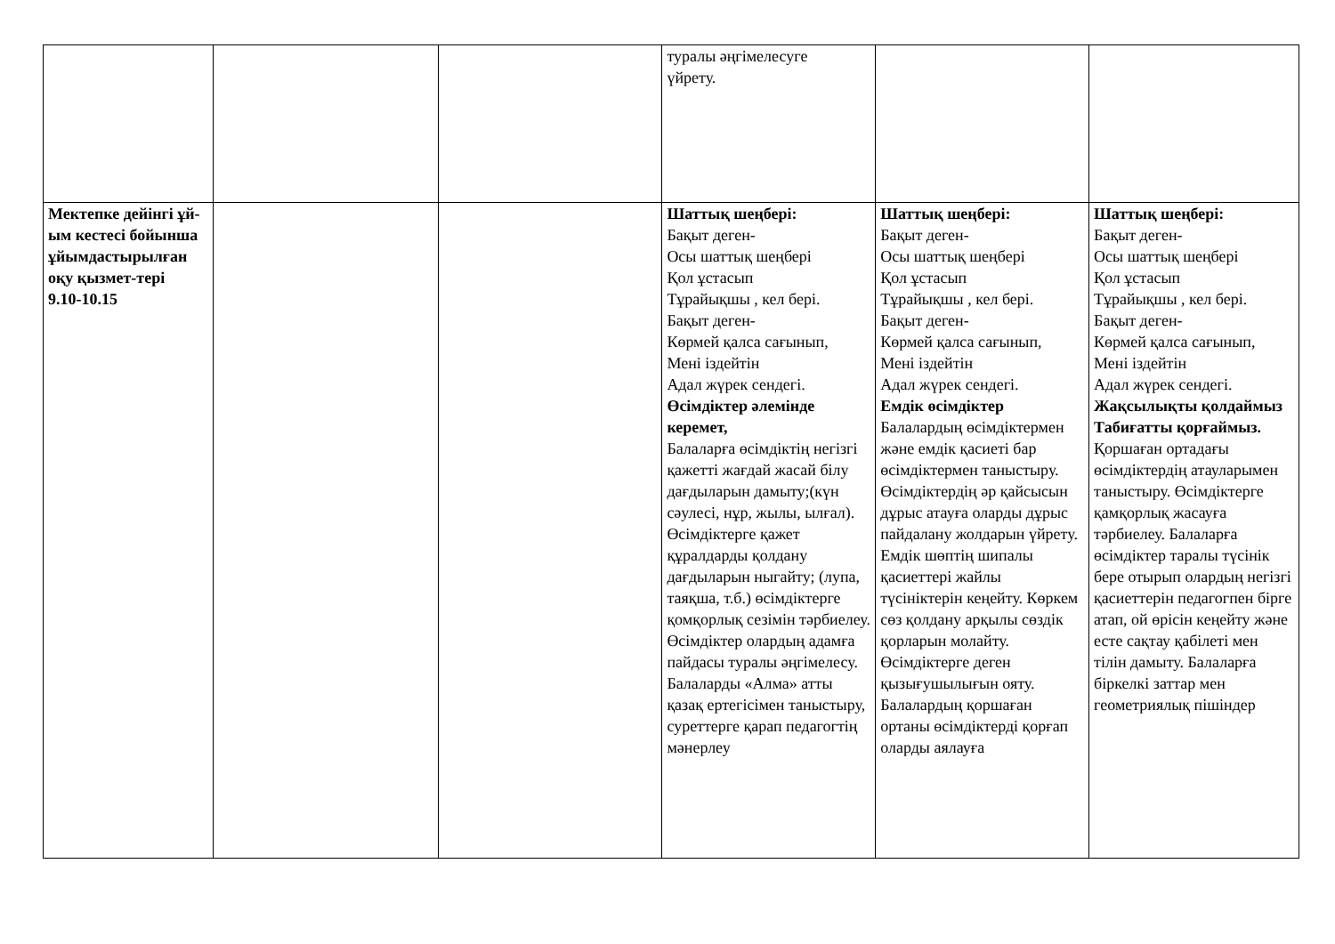| | | | туралы әңгімелесуге үйрету. | | |
| Мектепке дейінгі ұй-ым кестесі бойынша ұйымдастырылған оқу қызмет-тері 9.10-10.15 | | | Шаттық шеңбері: Бақыт деген- Осы шаттық шеңбері Қол ұстасып Тұрайықшы , кел бері. Бақыт деген- Көрмей қалса сағынып, Мені іздейтін Адал жүрек сендегі. Өсімдіктер әлемінде керемет, Балаларға өсімдіктің негізгі қажетті жағдай жасай білу дағдыларын дамыту;(күн сәулесі, нұр, жылы, ылғал). Өсімдіктерге қажет құралдарды қолдану дағдыларын ныгайту; (лупа, таяқша, т.б.) өсімдіктерге қомқорлық сезімін тәрбиелеу. Өсімдіктер олардың адамға пайдасы туралы әңгімелесу. Балаларды «Алма» атты қазақ ертегісімен таныстыру, суреттерге қарап педагогтің мәнерлеу | Шаттық шеңбері: Бақыт деген- Осы шаттық шеңбері Қол ұстасып Тұрайықшы , кел бері. Бақыт деген- Көрмей қалса сағынып, Мені іздейтін Адал жүрек сендегі. Емдік өсімдіктер Балалардың өсімдіктермен және емдік қасиеті бар өсімдіктермен таныстыру. Өсімдіктердің әр қайсысын дұрыс атауға оларды дұрыс пайдалану жолдарын үйрету. Емдік шөптің шипалы қасиеттері жайлы түсініктерін кеңейту. Көркем сөз қолдану арқылы сөздік қорларын молайту. Өсімдіктерге деген қызығушылығын ояту. Балалардың қоршаған ортаны өсімдіктерді қорғап оларды аялауға | Шаттық шеңбері: Бақыт деген- Осы шаттық шеңбері Қол ұстасып Тұрайықшы , кел бері. Бақыт деген- Көрмей қалса сағынып, Мені іздейтін Адал жүрек сендегі. Жақсылықты қолдаймыз Табиғатты қорғаймыз. Қоршаған ортадағы өсімдіктердің атауларымен таныстыру. Өсімдіктерге қамқорлық жасауға тәрбиелеу. Балаларға өсімдіктер таралы түсінік бере отырып олардың негізгі қасиеттерін педагогпен бірге атап, ой өрісін кеңейту және есте сақтау қабілеті мен тілін дамыту. Балаларға біркелкі заттар мен геометриялық пішіндер |